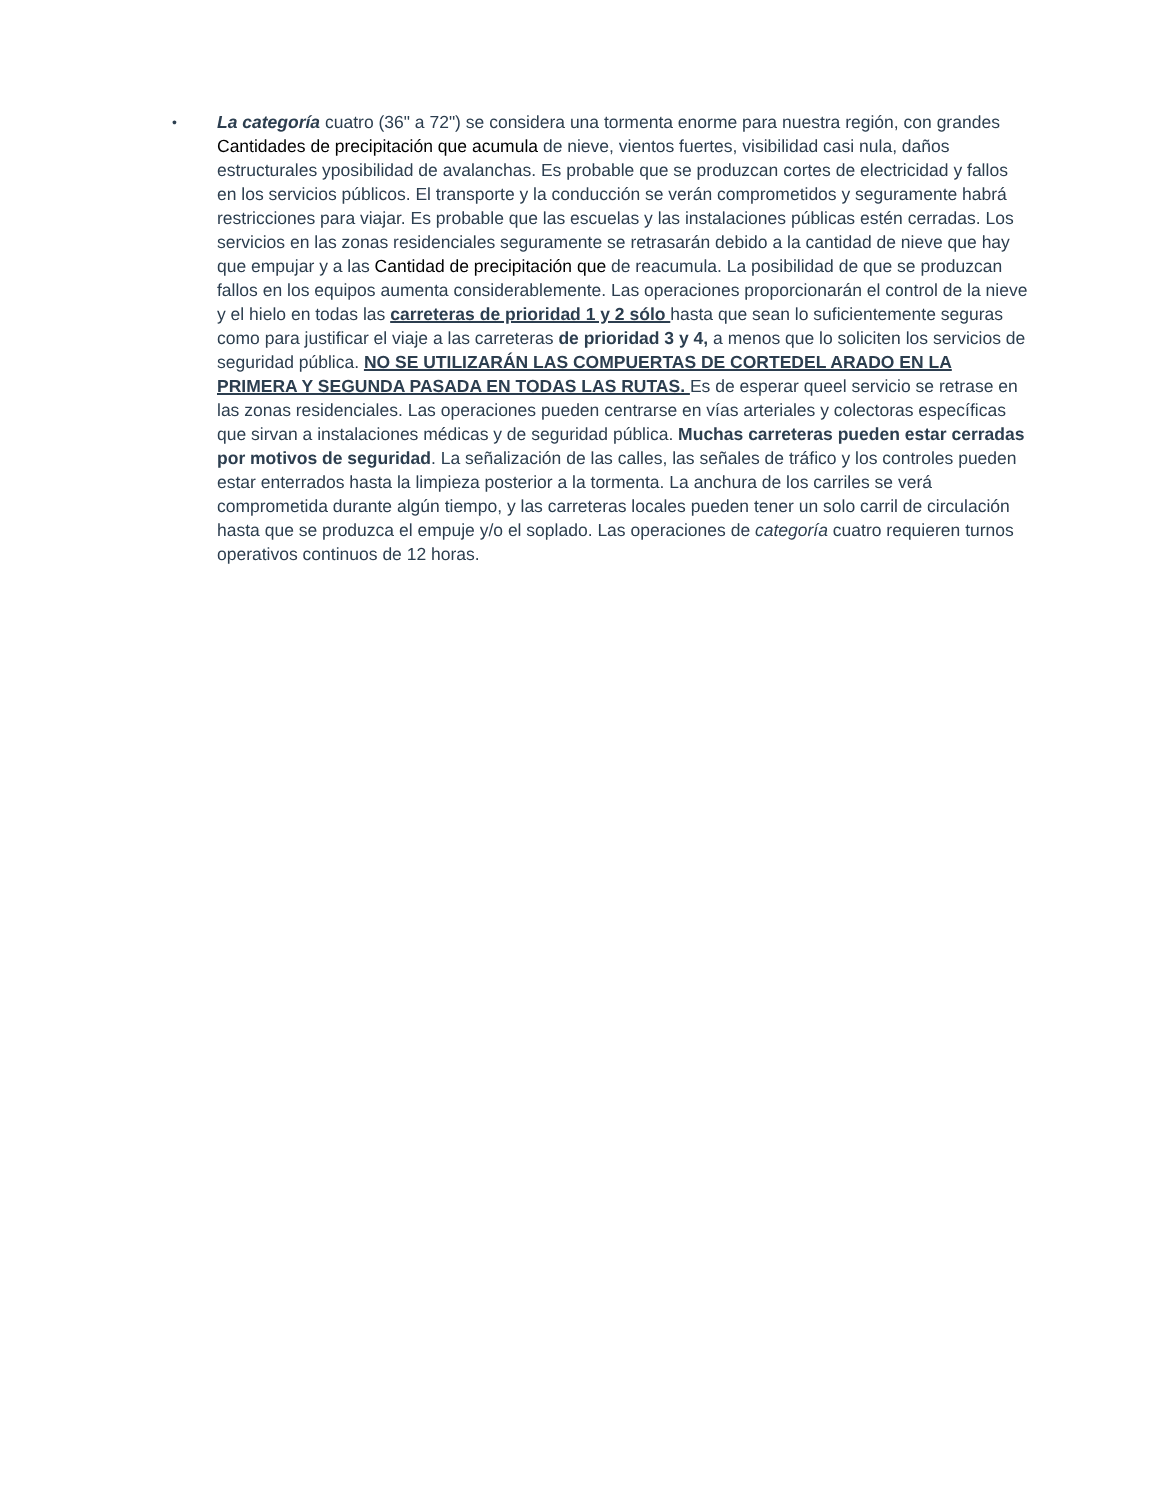•
La categoría cuatro (36" a 72") se considera una tormenta enorme para nuestra región, con grandes Cantidades de precipitación que acumula de nieve, vientos fuertes, visibilidad casi nula, daños estructurales yposibilidad de avalanchas. Es probable que se produzcan cortes de electricidad y fallos en los servicios públicos. El transporte y la conducción se verán comprometidos y seguramente habrá restricciones para viajar. Es probable que las escuelas y las instalaciones públicas estén cerradas. Los servicios en las zonas residenciales seguramente se retrasarán debido a la cantidad de nieve que hay que empujar y a las Cantidad de precipitación que de reacumula. La posibilidad de que se produzcan fallos en los equipos aumenta considerablemente. Las operaciones proporcionarán el control de la nieve y el hielo en todas las carreteras de prioridad 1 y 2 sólo hasta que sean lo suficientemente seguras como para justificar el viaje a las carreteras de prioridad 3 y 4, a menos que lo soliciten los servicios de seguridad pública. NO SE UTILIZARÁN LAS COMPUERTAS DE CORTEDEL ARADO EN LA PRIMERA Y SEGUNDA PASADA EN TODAS LAS RUTAS. Es de esperar queel servicio se retrase en las zonas residenciales. Las operaciones pueden centrarse en vías arteriales y colectoras específicas que sirvan a instalaciones médicas y de seguridad pública. Muchas carreteras pueden estar cerradas por motivos de seguridad. La señalización de las calles, las señales de tráfico y los controles pueden estar enterrados hasta la limpieza posterior a la tormenta. La anchura de los carriles se verá comprometida durante algún tiempo, y las carreteras locales pueden tener un solo carril de circulación hasta que se produzca el empuje y/o el soplado. Las operaciones de categoría cuatro requieren turnos operativos continuos de 12 horas.